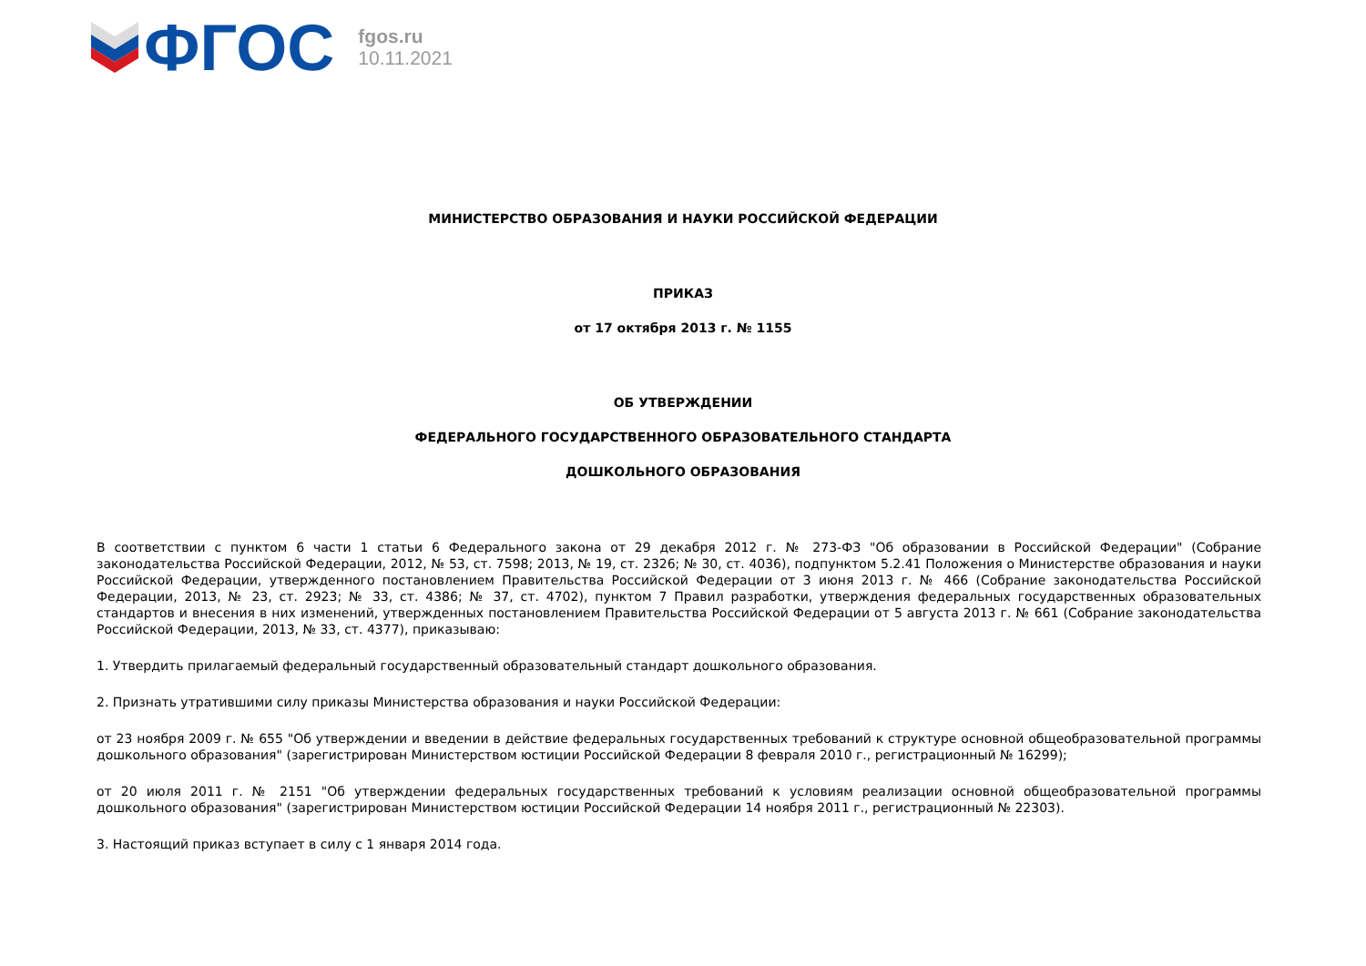ФГОС
fgos.ru
10.11.2021
МИНИСТЕРСТВО ОБРАЗОВАНИЯ И НАУКИ РОССИЙСКОЙ ФЕДЕРАЦИИ
ПРИКАЗ
от 17 октября 2013 г. № 1155
ОБ УТВЕРЖДЕНИИ
ФЕДЕРАЛЬНОГО ГОСУДАРСТВЕННОГО ОБРАЗОВАТЕЛЬНОГО СТАНДАРТА
ДОШКОЛЬНОГО ОБРАЗОВАНИЯ
В соответствии с пунктом 6 части 1 статьи 6 Федерального закона от 29 декабря 2012 г. № 273-ФЗ "Об образовании в Российской Федерации" (Собрание законодательства Российской Федерации, 2012, № 53, ст. 7598; 2013, № 19, ст. 2326; № 30, ст. 4036), подпунктом 5.2.41 Положения о Министерстве образования и науки Российской Федерации, утвержденного постановлением Правительства Российской Федерации от 3 июня 2013 г. № 466 (Собрание законодательства Российской Федерации, 2013, № 23, ст. 2923; № 33, ст. 4386; № 37, ст. 4702), пунктом 7 Правил разработки, утверждения федеральных государственных образовательных стандартов и внесения в них изменений, утвержденных постановлением Правительства Российской Федерации от 5 августа 2013 г. № 661 (Собрание законодательства Российской Федерации, 2013, № 33, ст. 4377), приказываю:
1. Утвердить прилагаемый федеральный государственный образовательный стандарт дошкольного образования.
2. Признать утратившими силу приказы Министерства образования и науки Российской Федерации:
от 23 ноября 2009 г. № 655 "Об утверждении и введении в действие федеральных государственных требований к структуре основной общеобразовательной программы дошкольного образования" (зарегистрирован Министерством юстиции Российской Федерации 8 февраля 2010 г., регистрационный № 16299);
от 20 июля 2011 г. № 2151 "Об утверждении федеральных государственных требований к условиям реализации основной общеобразовательной программы дошкольного образования" (зарегистрирован Министерством юстиции Российской Федерации 14 ноября 2011 г., регистрационный № 22303).
3. Настоящий приказ вступает в силу с 1 января 2014 года.